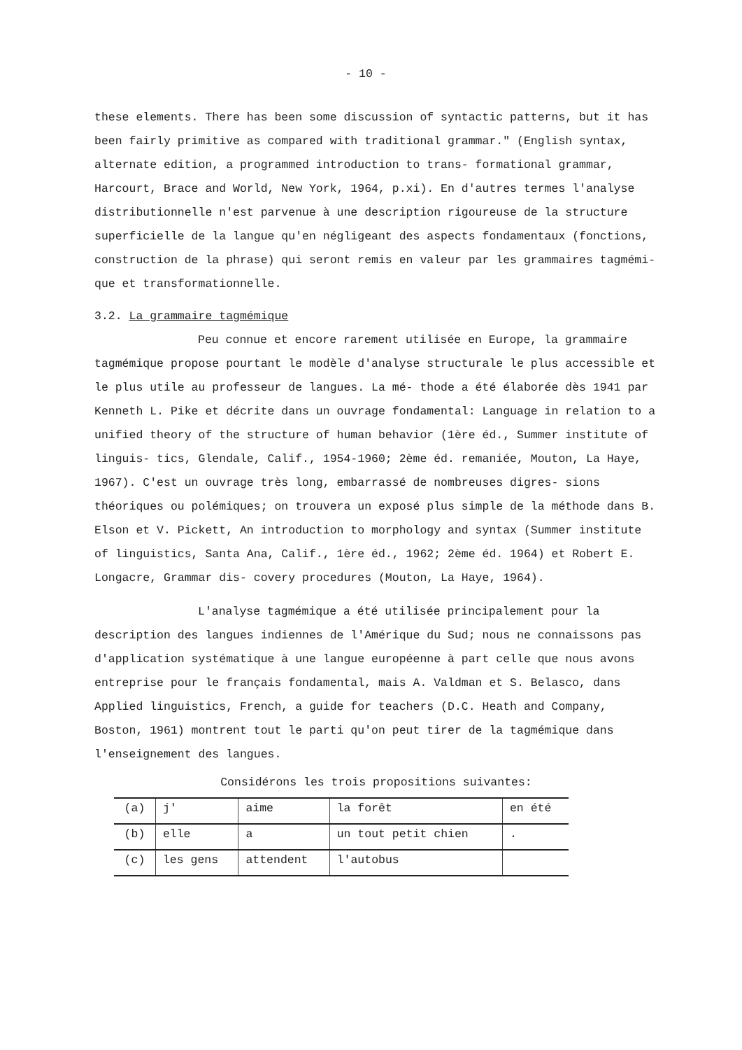- 10 -
these elements. There has been some discussion of syntactic patterns, but it has been fairly primitive as compared with traditional grammar." (English syntax, alternate edition, a programmed introduction to trans- formational grammar, Harcourt, Brace and World, New York, 1964, p.xi). En d'autres termes l'analyse distributionnelle n'est parvenue à une description rigoureuse de la structure superficielle de la langue qu'en négligeant des aspects fondamentaux (fonctions, construction de la phrase) qui seront remis en valeur par les grammaires tagmémi- que et transformationnelle.
3.2. La grammaire tagmémique
Peu connue et encore rarement utilisée en Europe, la grammaire tagmémique propose pourtant le modèle d'analyse structurale le plus accessible et le plus utile au professeur de langues. La mé- thode a été élaborée dès 1941 par Kenneth L. Pike et décrite dans un ouvrage fondamental: Language in relation to a unified theory of the structure of human behavior (1ère éd., Summer institute of linguis- tics, Glendale, Calif., 1954-1960; 2ème éd. remaniée, Mouton, La Haye, 1967). C'est un ouvrage très long, embarrassé de nombreuses digres- sions théoriques ou polémiques; on trouvera un exposé plus simple de la méthode dans B. Elson et V. Pickett, An introduction to morphology and syntax (Summer institute of linguistics, Santa Ana, Calif., 1ère éd., 1962; 2ème éd. 1964) et Robert E. Longacre, Grammar dis- covery procedures (Mouton, La Haye, 1964).
L'analyse tagmémique a été utilisée principalement pour la description des langues indiennes de l'Amérique du Sud; nous ne connaissons pas d'application systématique à une langue européenne à part celle que nous avons entreprise pour le français fondamental, mais A. Valdman et S. Belasco, dans Applied linguistics, French, a guide for teachers (D.C. Heath and Company, Boston, 1961) montrent tout le parti qu'on peut tirer de la tagmémique dans l'enseignement des langues.
Considérons les trois propositions suivantes:
| (a) | j' | aime | la forêt | en été |
| (b) | elle | a | un tout petit chien | . |
| (c) | les gens | attendent | l'autobus | |